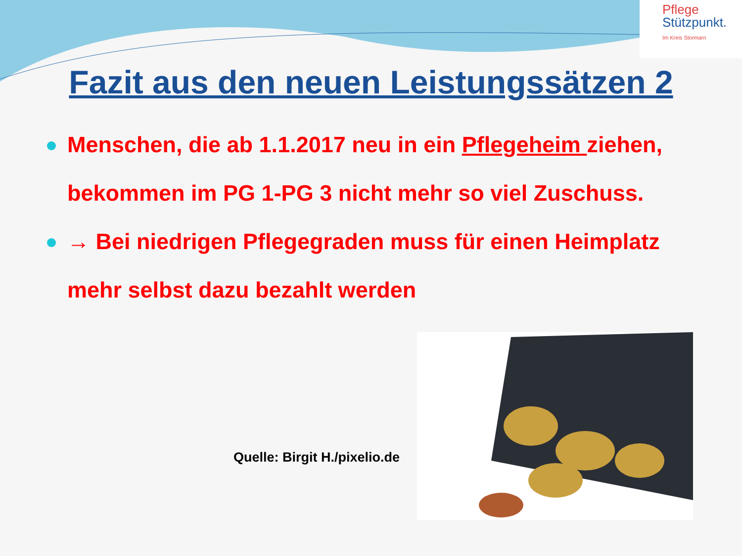Pflege
Stützpunkt.
Im Kreis Stormarn
Fazit aus den neuen Leistungssätzen 2
Menschen, die ab 1.1.2017 neu in ein Pflegeheim ziehen, bekommen im PG 1-PG 3 nicht mehr so viel Zuschuss.
→ Bei niedrigen Pflegegraden muss für einen Heimplatz mehr selbst dazu bezahlt werden
Quelle: Birgit H./pixelio.de